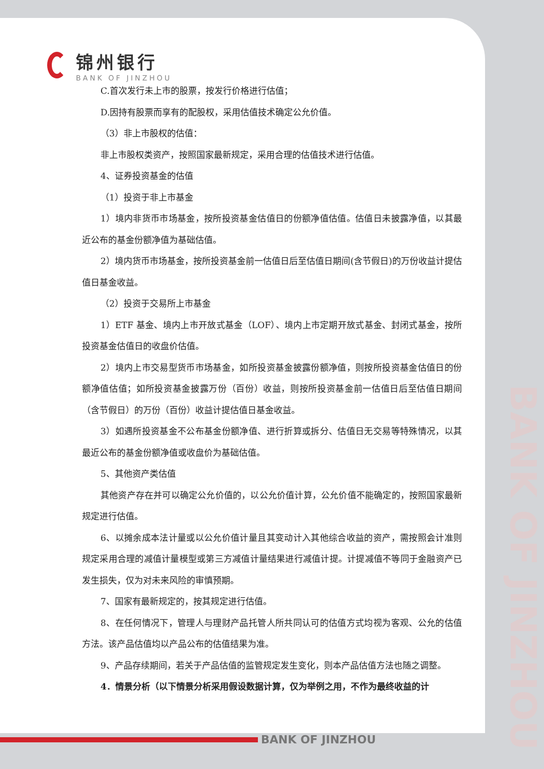锦州银行
BANK OF JINZHOU
C.首次发行未上市的股票，按发行价格进行估值；
D.因持有股票而享有的配股权，采用估值技术确定公允价值。
（3）非上市股权的估值：
非上市股权类资产，按照国家最新规定，采用合理的估值技术进行估值。
4、证券投资基金的估值
（1）投资于非上市基金
1）境内非货币市场基金，按所投资基金估值日的份额净值估值。估值日未披露净值，以其最近公布的基金份额净值为基础估值。
2）境内货币市场基金，按所投资基金前一估值日后至估值日期间(含节假日)的万份收益计提估值日基金收益。
（2）投资于交易所上市基金
1）ETF 基金、境内上市开放式基金（LOF）、境内上市定期开放式基金、封闭式基金，按所投资基金估值日的收盘价估值。
2）境内上市交易型货币市场基金，如所投资基金披露份额净值，则按所投资基金估值日的份额净值估值；如所投资基金披露万份（百份）收益，则按所投资基金前一估值日后至估值日期间（含节假日）的万份（百份）收益计提估值日基金收益。
3）如遇所投资基金不公布基金份额净值、进行折算或拆分、估值日无交易等特殊情况，以其最近公布的基金份额净值或收盘价为基础估值。
5、其他资产类估值
其他资产存在并可以确定公允价值的，以公允价值计算，公允价值不能确定的，按照国家最新规定进行估值。
6、以摊余成本法计量或以公允价值计量且其变动计入其他综合收益的资产，需按照会计准则规定采用合理的减值计量模型或第三方减值计量结果进行减值计提。计提减值不等同于金融资产已发生损失，仅为对未来风险的审慎预期。
7、国家有最新规定的，按其规定进行估值。
8、在任何情况下，管理人与理财产品托管人所共同认可的估值方式均视为客观、公允的估值方法。该产品估值均以产品公布的估值结果为准。
9、产品存续期间，若关于产品估值的监管规定发生变化，则本产品估值方法也随之调整。
4．情景分析（以下情景分析采用假设数据计算，仅为举例之用，不作为最终收益的计
BANK OF JINZHOU
BANK OF JINZHOU